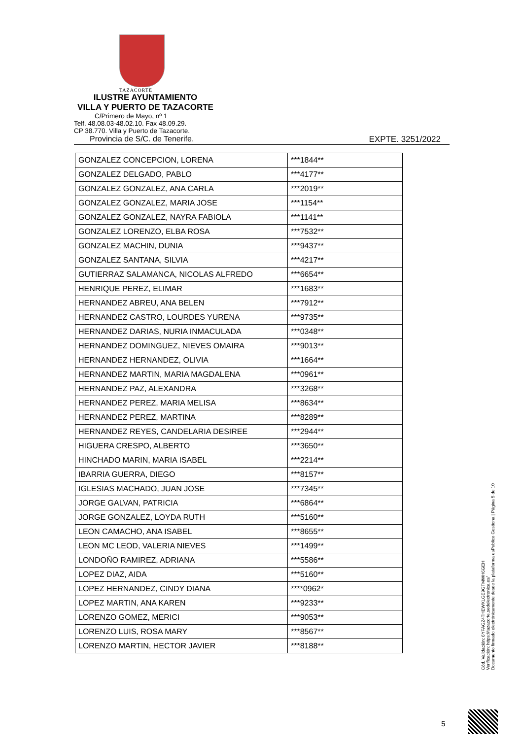TAZACORTE
ILUSTRE AYUNTAMIENTO
VILLA Y PUERTO DE TAZACORTE
C/Primero de Mayo, nº 1
Telf. 48.08.03-48.02.10. Fax 48.09.29.
CP 38.770. Villa y Puerto de Tazacorte.
Provincia de S/C. de Tenerife. EXPTE. 3251/2022
| GONZALEZ CONCEPCION, LORENA | ***1844** |
| GONZALEZ DELGADO, PABLO | ***4177** |
| GONZALEZ GONZALEZ, ANA CARLA | ***2019** |
| GONZALEZ GONZALEZ, MARIA JOSE | ***1154** |
| GONZALEZ GONZALEZ, NAYRA FABIOLA | ***1141** |
| GONZALEZ LORENZO, ELBA ROSA | ***7532** |
| GONZALEZ MACHIN, DUNIA | ***9437** |
| GONZALEZ SANTANA, SILVIA | ***4217** |
| GUTIERRAZ SALAMANCA, NICOLAS ALFREDO | ***6654** |
| HENRIQUE PEREZ, ELIMAR | ***1683** |
| HERNANDEZ ABREU, ANA BELEN | ***7912** |
| HERNANDEZ CASTRO, LOURDES YURENA | ***9735** |
| HERNANDEZ DARIAS, NURIA INMACULADA | ***0348** |
| HERNANDEZ DOMINGUEZ, NIEVES OMAIRA | ***9013** |
| HERNANDEZ HERNANDEZ, OLIVIA | ***1664** |
| HERNANDEZ MARTIN, MARIA MAGDALENA | ***0961** |
| HERNANDEZ PAZ, ALEXANDRA | ***3268** |
| HERNANDEZ PEREZ, MARIA MELISA | ***8634** |
| HERNANDEZ PEREZ, MARTINA | ***8289** |
| HERNANDEZ REYES, CANDELARIA DESIREE | ***2944** |
| HIGUERA CRESPO, ALBERTO | ***3650** |
| HINCHADO MARIN, MARIA ISABEL | ***2214** |
| IBARRIA GUERRA, DIEGO | ***8157** |
| IGLESIAS MACHADO, JUAN JOSE | ***7345** |
| JORGE GALVAN, PATRICIA | ***6864** |
| JORGE GONZALEZ, LOYDA RUTH | ***5160** |
| LEON CAMACHO, ANA ISABEL | ***8655** |
| LEON MC LEOD, VALERIA NIEVES | ***1499** |
| LONDOÑO RAMIREZ, ADRIANA | ***5586** |
| LOPEZ DIAZ, AIDA | ***5160** |
| LOPEZ HERNANDEZ, CINDY DIANA | ****0962* |
| LOPEZ MARTIN, ANA KAREN | ***9233** |
| LORENZO GOMEZ, MERICI | ***9053** |
| LORENZO LUIS, ROSA MARY | ***8567** |
| LORENZO MARTIN, HECTOR JAVIER | ***8188** |
Cód. Validación: 6YFAGZ4THEWXLGE9GTMWH6GEH
Verificación: https://tazacorte.sedelectronica.es/
Documento firmado electrónicamente desde la plataforma esPublico Gestiona | Página 5 de 10
5